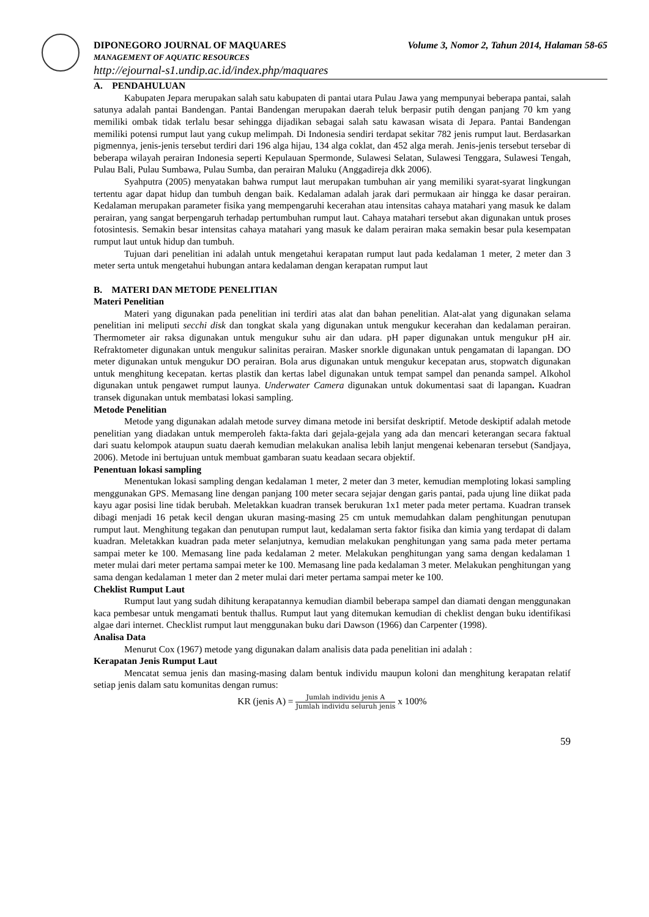DIPONEGORO JOURNAL OF MAQUARES Volume 3, Nomor 2, Tahun 2014, Halaman 58-65
MANAGEMENT OF AQUATIC RESOURCES
http://ejournal-s1.undip.ac.id/index.php/maquares
A. PENDAHULUAN
Kabupaten Jepara merupakan salah satu kabupaten di pantai utara Pulau Jawa yang mempunyai beberapa pantai, salah satunya adalah pantai Bandengan. Pantai Bandengan merupakan daerah teluk berpasir putih dengan panjang 70 km yang memiliki ombak tidak terlalu besar sehingga dijadikan sebagai salah satu kawasan wisata di Jepara. Pantai Bandengan memiliki potensi rumput laut yang cukup melimpah. Di Indonesia sendiri terdapat sekitar 782 jenis rumput laut. Berdasarkan pigmennya, jenis-jenis tersebut terdiri dari 196 alga hijau, 134 alga coklat, dan 452 alga merah. Jenis-jenis tersebut tersebar di beberapa wilayah perairan Indonesia seperti Kepulauan Spermonde, Sulawesi Selatan, Sulawesi Tenggara, Sulawesi Tengah, Pulau Bali, Pulau Sumbawa, Pulau Sumba, dan perairan Maluku (Anggadireja dkk 2006).
Syahputra (2005) menyatakan bahwa rumput laut merupakan tumbuhan air yang memiliki syarat-syarat lingkungan tertentu agar dapat hidup dan tumbuh dengan baik. Kedalaman adalah jarak dari permukaan air hingga ke dasar perairan. Kedalaman merupakan parameter fisika yang mempengaruhi kecerahan atau intensitas cahaya matahari yang masuk ke dalam perairan, yang sangat berpengaruh terhadap pertumbuhan rumput laut. Cahaya matahari tersebut akan digunakan untuk proses fotosintesis. Semakin besar intensitas cahaya matahari yang masuk ke dalam perairan maka semakin besar pula kesempatan rumput laut untuk hidup dan tumbuh.
Tujuan dari penelitian ini adalah untuk mengetahui kerapatan rumput laut pada kedalaman 1 meter, 2 meter dan 3 meter serta untuk mengetahui hubungan antara kedalaman dengan kerapatan rumput laut
B. MATERI DAN METODE PENELITIAN
Materi Penelitian
Materi yang digunakan pada penelitian ini terdiri atas alat dan bahan penelitian. Alat-alat yang digunakan selama penelitian ini meliputi secchi disk dan tongkat skala yang digunakan untuk mengukur kecerahan dan kedalaman perairan. Thermometer air raksa digunakan untuk mengukur suhu air dan udara. pH paper digunakan untuk mengukur pH air. Refraktometer digunakan untuk mengukur salinitas perairan. Masker snorkle digunakan untuk pengamatan di lapangan. DO meter digunakan untuk mengukur DO perairan. Bola arus digunakan untuk mengukur kecepatan arus, stopwatch digunakan untuk menghitung kecepatan. kertas plastik dan kertas label digunakan untuk tempat sampel dan penanda sampel. Alkohol digunakan untuk pengawet rumput launya. Underwater Camera digunakan untuk dokumentasi saat di lapangan. Kuadran transek digunakan untuk membatasi lokasi sampling.
Metode Penelitian
Metode yang digunakan adalah metode survey dimana metode ini bersifat deskriptif. Metode deskiptif adalah metode penelitian yang diadakan untuk memperoleh fakta-fakta dari gejala-gejala yang ada dan mencari keterangan secara faktual dari suatu kelompok ataupun suatu daerah kemudian melakukan analisa lebih lanjut mengenai kebenaran tersebut (Sandjaya, 2006). Metode ini bertujuan untuk membuat gambaran suatu keadaan secara objektif.
Penentuan lokasi sampling
Menentukan lokasi sampling dengan kedalaman 1 meter, 2 meter dan 3 meter, kemudian memploting lokasi sampling menggunakan GPS. Memasang line dengan panjang 100 meter secara sejajar dengan garis pantai, pada ujung line diikat pada kayu agar posisi line tidak berubah. Meletakkan kuadran transek berukuran 1x1 meter pada meter pertama. Kuadran transek dibagi menjadi 16 petak kecil dengan ukuran masing-masing 25 cm untuk memudahkan dalam penghitungan penutupan rumput laut. Menghitung tegakan dan penutupan rumput laut, kedalaman serta faktor fisika dan kimia yang terdapat di dalam kuadran. Meletakkan kuadran pada meter selanjutnya, kemudian melakukan penghitungan yang sama pada meter pertama sampai meter ke 100. Memasang line pada kedalaman 2 meter. Melakukan penghitungan yang sama dengan kedalaman 1 meter mulai dari meter pertama sampai meter ke 100. Memasang line pada kedalaman 3 meter. Melakukan penghitungan yang sama dengan kedalaman 1 meter dan 2 meter mulai dari meter pertama sampai meter ke 100.
Cheklist Rumput Laut
Rumput laut yang sudah dihitung kerapatannya kemudian diambil beberapa sampel dan diamati dengan menggunakan kaca pembesar untuk mengamati bentuk thallus. Rumput laut yang ditemukan kemudian di cheklist dengan buku identifikasi algae dari internet. Checklist rumput laut menggunakan buku dari Dawson (1966) dan Carpenter (1998).
Analisa Data
Menurut Cox (1967) metode yang digunakan dalam analisis data pada penelitian ini adalah :
Kerapatan Jenis Rumput Laut
Mencatat semua jenis dan masing-masing dalam bentuk individu maupun koloni dan menghitung kerapatan relatif setiap jenis dalam satu komunitas dengan rumus:
KR (jenis A) = Jumlah individu jenis A Jumlah individu seluruh jenis x 100%
59